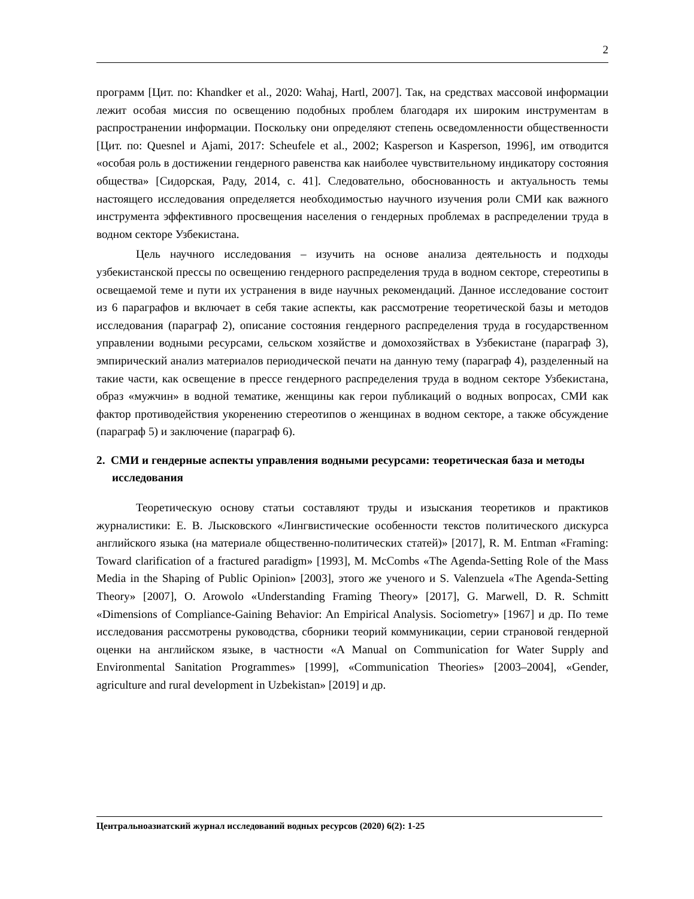2
программ [Цит. по: Khandker et al., 2020: Wahaj, Hartl, 2007]. Так, на средствах массовой информации лежит особая миссия по освещению подобных проблем благодаря их широким инструментам в распространении информации. Поскольку они определяют степень осведомленности общественности [Цит. по: Quesnel и Ajami, 2017: Scheufele et al., 2002; Kasperson и Kasperson, 1996], им отводится «особая роль в достижении гендерного равенства как наиболее чувствительному индикатору состояния общества» [Сидорская, Раду, 2014, с. 41]. Следовательно, обоснованность и актуальность темы настоящего исследования определяется необходимостью научного изучения роли СМИ как важного инструмента эффективного просвещения населения о гендерных проблемах в распределении труда в водном секторе Узбекистана.
Цель научного исследования – изучить на основе анализа деятельность и подходы узбекистанской прессы по освещению гендерного распределения труда в водном секторе, стереотипы в освещаемой теме и пути их устранения в виде научных рекомендаций. Данное исследование состоит из 6 параграфов и включает в себя такие аспекты, как рассмотрение теоретической базы и методов исследования (параграф 2), описание состояния гендерного распределения труда в государственном управлении водными ресурсами, сельском хозяйстве и домохозяйствах в Узбекистане (параграф 3), эмпирический анализ материалов периодической печати на данную тему (параграф 4), разделенный на такие части, как освещение в прессе гендерного распределения труда в водном секторе Узбекистана, образ «мужчин» в водной тематике, женщины как герои публикаций о водных вопросах, СМИ как фактор противодействия укоренению стереотипов о женщинах в водном секторе, а также обсуждение (параграф 5) и заключение (параграф 6).
2. СМИ и гендерные аспекты управления водными ресурсами: теоретическая база и методы исследования
Теоретическую основу статьи составляют труды и изыскания теоретиков и практиков журналистики: Е. В. Лысковского «Лингвистические особенности текстов политического дискурса английского языка (на материале общественно-политических статей)» [2017], R. M. Entman «Framing: Toward clarification of a fractured paradigm» [1993], M. McCombs «The Agenda-Setting Role of the Mass Media in the Shaping of Public Opinion» [2003], этого же ученого и S. Valenzuela «The Agenda-Setting Theory» [2007], O. Arowolo «Understanding Framing Theory» [2017], G. Marwell, D. R. Schmitt «Dimensions of Compliance-Gaining Behavior: An Empirical Analysis. Sociometry» [1967] и др. По теме исследования рассмотрены руководства, сборники теорий коммуникации, серии страновой гендерной оценки на английском языке, в частности «A Manual on Communication for Water Supply and Environmental Sanitation Programmes» [1999], «Communication Theories» [2003–2004], «Gender, agriculture and rural development in Uzbekistan» [2019] и др.
Центральноазиатский журнал исследований водных ресурсов (2020) 6(2): 1-25